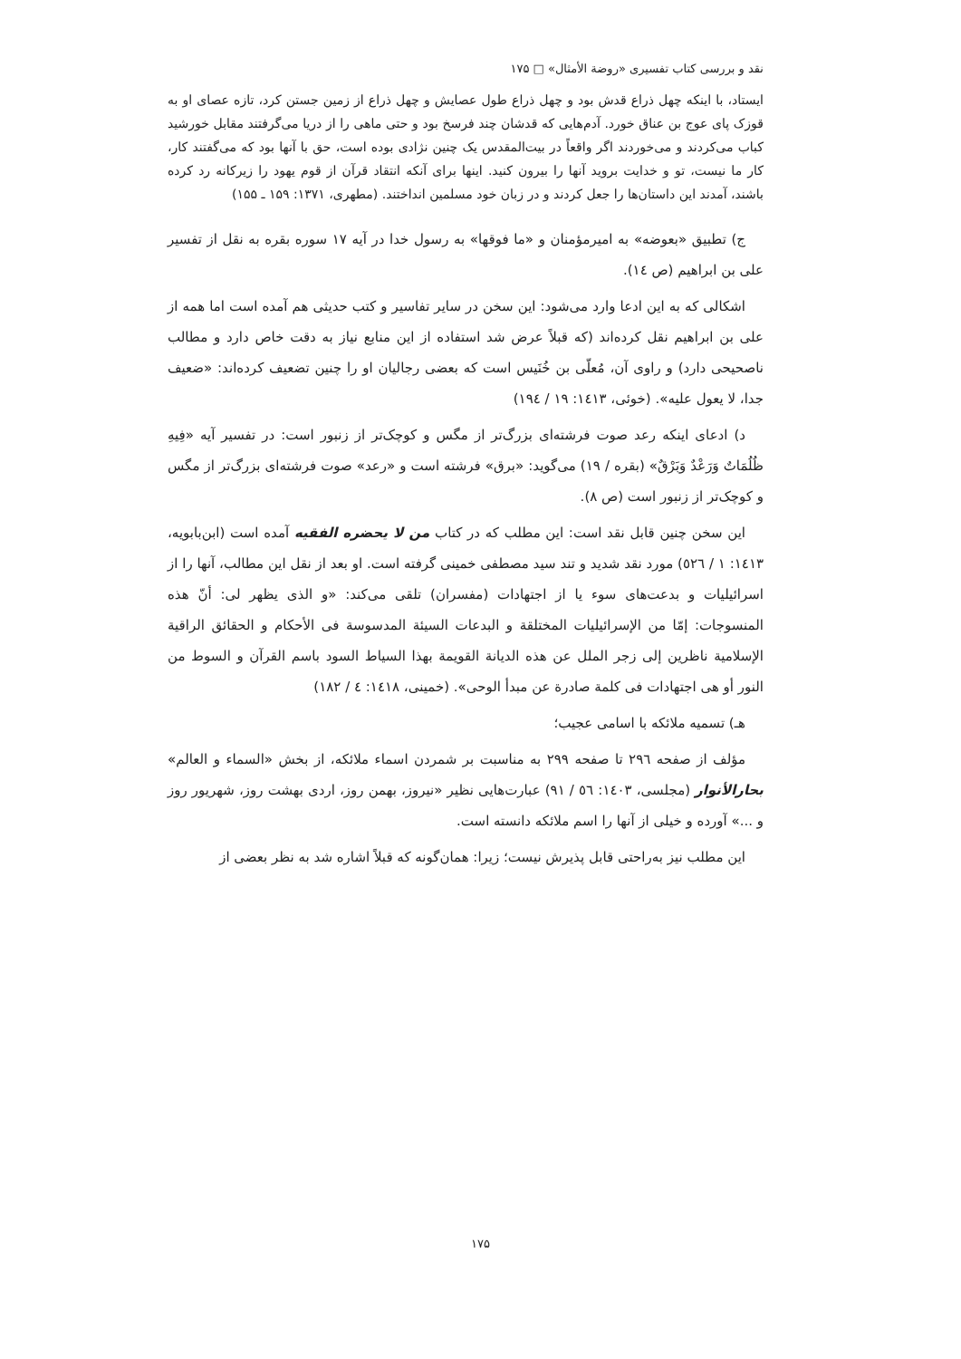نقد و بررسی کتاب تفسیری «روضة الأمثال» □ ۱۷۵
ایستاد، با اینکه چهل ذراع قدش بود و چهل ذراع طول عصایش و چهل ذراع از زمین جستن کرد، تازه عصای او به قوزک پای عوج بن عناق خورد. آدم‌هایی که قدشان چند فرسخ بود و حتی ماهی را از دریا می‌گرفتند مقابل خورشید کباب می‌کردند و می‌خوردند اگر واقعاً در بیت‌المقدس یک چنین نژادی بوده است، حق با آنها بود که می‌گفتند کار، کار ما نیست، تو و خدایت بروید آنها را بیرون کنید. اینها برای آنکه انتقاد قرآن از قوم یهود را زیرکانه رد کرده باشند، آمدند این داستان‌ها را جعل کردند و در زبان خود مسلمین انداختند. (مطهری، ۱۳۷۱: ۱۵۹ ـ ۱۵۵)
ج) تطبیق «بعوضه» به امیرمؤمنان و «ما فوقها» به رسول خدا در آیه ۱۷ سوره بقره به نقل از تفسیر علی بن ابراهیم (ص ١٤).
اشکالی که به این ادعا وارد می‌شود: این سخن در سایر تفاسیر و کتب حدیثی هم آمده است اما همه از علی بن ابراهیم نقل کرده‌اند (که قبلاً عرض شد استفاده از این منابع نیاز به دقت خاص دارد و مطالب ناصحیحی دارد) و راوی آن، مُعلّی بن خُنَیس است که بعضی رجالیان او را چنین تضعیف کرده‌اند: «ضعیف جدا، لا یعول علیه». (خوئی، ١٤١٣: ١٩ / ١٩٤)
د) ادعای اینکه رعد صوت فرشته‌ای بزرگ‌تر از مگس و کوچک‌تر از زنبور است: در تفسیر آیه «فِيهِ ظُلُمَاتٌ وَرَعْدٌ وَبَرْقٌ» (بقره / ١٩) می‌گوید: «برق» فرشته است و «رعد» صوت فرشته‌ای بزرگ‌تر از مگس و کوچک‌تر از زنبور است (ص ٨).
این سخن چنین قابل نقد است: این مطلب که در کتاب من لا یحضره الفقیه آمده است (ابن‌بابویه، ١٤١٣: ١ / ٥٢٦) مورد نقد شدید و تند سید مصطفی خمینی گرفته است. او بعد از نقل این مطالب، آنها را از اسرائیلیات و بدعت‌های سوء یا از اجتهادات (مفسران) تلقی می‌کند: «و الذی یظهر لی: أنّ هذه المنسوجات: إمّا من الإسرائیلیات المختلقة و البدعات السیئة المدسوسة فی الأحکام و الحقائق الراقیة الإسلامیة ناظرین إلی زجر الملل عن هذه الدیانة القویمة بهذا السیاط السود باسم القرآن و السوط من النور أو هی اجتهادات فی کلمة صادرة عن مبدأ الوحی». (خمینی، ١٤١٨: ٤ / ١٨٢)
هـ) تسمیه ملائکه با اسامی عجیب؛
مؤلف از صفحه ٢٩٦ تا صفحه ٢٩٩ به مناسبت بر شمردن اسماء ملائکه، از بخش «السماء و العالم» بحارالأنوار (مجلسی، ١٤٠٣: ٥٦ / ٩١) عبارت‌هایی نظیر «نیروز، بهمن روز، اردی بهشت روز، شهریور روز و ...» آورده و خیلی از آنها را اسم ملائکه دانسته است.
این مطلب نیز به‌راحتی قابل پذیرش نیست؛ زیرا: همان‌گونه که قبلاً اشاره شد به نظر بعضی از
۱۷۵